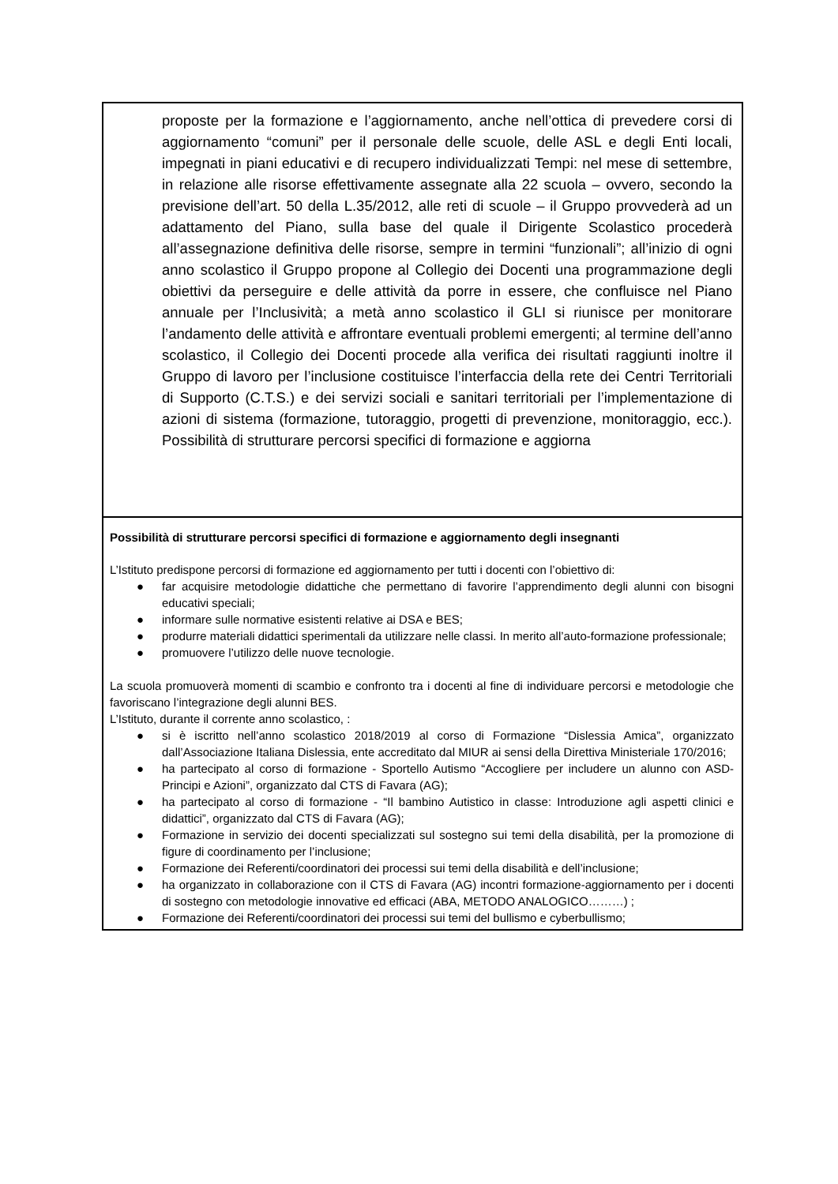| proposte per la formazione e l’aggiornamento, anche nell’ottica di prevedere corsi di aggiornamento “comuni” per il personale delle scuole, delle ASL e degli Enti locali, impegnati in piani educativi e di recupero individualizzati Tempi: nel mese di settembre, in relazione alle risorse effettivamente assegnate alla 22 scuola – ovvero, secondo la previsione dell’art. 50 della L.35/2012, alle reti di scuole – il Gruppo provvederà ad un adattamento del Piano, sulla base del quale il Dirigente Scolastico procederà all’assegnazione definitiva delle risorse, sempre in termini “funzionali”; all’inizio di ogni anno scolastico il Gruppo propone al Collegio dei Docenti una programmazione degli obiettivi da perseguire e delle attività da porre in essere, che confluisce nel Piano annuale per l’Inclusività; a metà anno scolastico il GLI si riunisce per monitorare l’andamento delle attività e affrontare eventuali problemi emergenti; al termine dell’anno scolastico, il Collegio dei Docenti procede alla verifica dei risultati raggiunti inoltre il Gruppo di lavoro per l’inclusione costituisce l’interfaccia della rete dei Centri Territoriali di Supporto (C.T.S.) e dei servizi sociali e sanitari territoriali per l’implementazione di azioni di sistema (formazione, tutoraggio, progetti di prevenzione, monitoraggio, ecc.). Possibilità di strutturare percorsi specifici di formazione e aggiorna |
| Possibilità di strutturare percorsi specifici di formazione e aggiornamento degli insegnanti L’Istituto predispone percorsi di formazione ed aggiornamento per tutti i docenti con l’obiettivo di: ● far acquisire metodologie didattiche che permettano di favorire l’apprendimento degli alunni con bisogni educativi speciali; ● informare sulle normative esistenti relative ai DSA e BES; ● produrre materiali didattici sperimentali da utilizzare nelle classi. In merito all’auto-formazione professionale; ● promuovere l’utilizzo delle nuove tecnologie. La scuola promuoverà momenti di scambio e confronto tra i docenti al fine di individuare percorsi e metodologie che favoriscano l’integrazione degli alunni BES. L’Istituto, durante il corrente anno scolastico, : ● si è iscritto nell’anno scolastico 2018/2019 al corso di Formazione “Dislessia Amica”, organizzato dall’Associazione Italiana Dislessia, ente accreditato dal MIUR ai sensi della Direttiva Ministeriale 170/2016; ● ha partecipato al corso di formazione - Sportello Autismo “Accogliere per includere un alunno con ASD-Principi e Azioni”, organizzato dal CTS di Favara (AG); ● ha partecipato al corso di formazione - “Il bambino Autistico in classe: Introduzione agli aspetti clinici e didattici”, organizzato dal CTS di Favara (AG); ● Formazione in servizio dei docenti specializzati sul sostegno sui temi della disabilità, per la promozione di figure di coordinamento per l’inclusione; ● Formazione dei Referenti/coordinatori dei processi sui temi della disabilità e dell’inclusione; ● ha organizzato in collaborazione con il CTS di Favara (AG) incontri formazione-aggiornamento per i docenti di sostegno con metodologie innovative ed efficaci (ABA, METODO ANALOGICO………) ; ● Formazione dei Referenti/coordinatori dei processi sui temi del bullismo e cyberbullismo; |